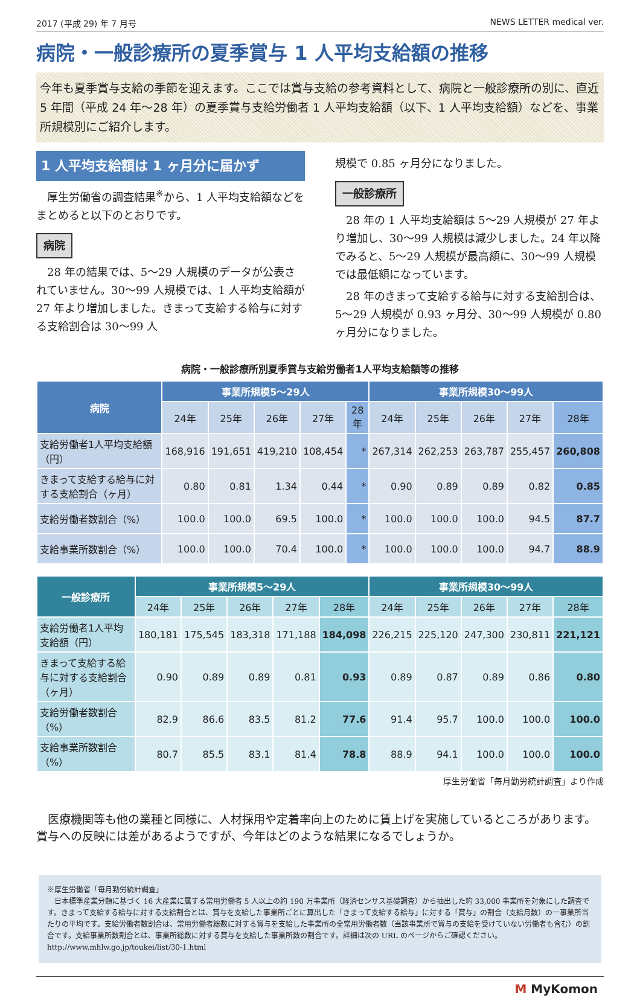2017 (平成 29) 年 7 月号 NEWS LETTER medical ver.
病院・一般診療所の夏季賞与 1 人平均支給額の推移
今年も夏季賞与支給の季節を迎えます。ここでは賞与支給の参考資料として、病院と一般診療所の別に、直近 5 年間（平成 24 年～28 年）の夏季賞与支給労働者 1 人平均支給額（以下、1 人平均支給額）などを、事業所規模別にご紹介します。
1 人平均支給額は 1 ヶ月分に届かず
厚生労働省の調査結果<sup>※</sup>から、1 人平均支給額などをまとめると以下のとおりです。
病院
28 年の結果では、5～29 人規模のデータが公表されていません。30～99 人規模では、1 人平均支給額が 27 年より増加しました。きまって支給する給与に対する支給割合は 30～99 人
規模で 0.85 ヶ月分になりました。
一般診療所
28 年の 1 人平均支給額は 5～29 人規模が 27 年より増加し、30～99 人規模は減少しました。24 年以降でみると、5～29 人規模が最高額に、30～99 人規模では最低額になっています。
28 年のきまって支給する給与に対する支給割合は、5～29 人規模が 0.93 ヶ月分、30～99 人規模が 0.80 ヶ月分になりました。
病院・一般診療所別夏季賞与支給労働者1人平均支給額等の推移
| 病院 | 事業所規模5～29人 | | | | | 事業所規模30～99人 | | | | |
| --- | --- | --- | --- | --- | --- | --- | --- | --- | --- | --- |
| | 24年 | 25年 | 26年 | 27年 | 28年 | 24年 | 25年 | 26年 | 27年 | 28年 |
| 支給労働者1人平均支給額（円） | 168,916 | 191,651 | 419,210 | 108,454 | * | 267,314 | 262,253 | 263,787 | 255,457 | 260,808 |
| きまって支給する給与に対する支給割合（ヶ月） | 0.80 | 0.81 | 1.34 | 0.44 | * | 0.90 | 0.89 | 0.89 | 0.82 | 0.85 |
| 支給労働者数割合（%） | 100.0 | 100.0 | 69.5 | 100.0 | * | 100.0 | 100.0 | 100.0 | 94.5 | 87.7 |
| 支給事業所数割合（%） | 100.0 | 100.0 | 70.4 | 100.0 | * | 100.0 | 100.0 | 100.0 | 94.7 | 88.9 |
| 一般診療所 | 事業所規模5～29人 | | | | | 事業所規模30～99人 | | | | |
| --- | --- | --- | --- | --- | --- | --- | --- | --- | --- | --- |
| | 24年 | 25年 | 26年 | 27年 | 28年 | 24年 | 25年 | 26年 | 27年 | 28年 |
| 支給労働者1人平均支給額（円） | 180,181 | 175,545 | 183,318 | 171,188 | 184,098 | 226,215 | 225,120 | 247,300 | 230,811 | 221,121 |
| きまって支給する給与に対する支給割合（ヶ月） | 0.90 | 0.89 | 0.89 | 0.81 | 0.93 | 0.89 | 0.87 | 0.89 | 0.86 | 0.80 |
| 支給労働者数割合（%） | 82.9 | 86.6 | 83.5 | 81.2 | 77.6 | 91.4 | 95.7 | 100.0 | 100.0 | 100.0 |
| 支給事業所数割合（%） | 80.7 | 85.5 | 83.1 | 81.4 | 78.8 | 88.9 | 94.1 | 100.0 | 100.0 | 100.0 |
厚生労働省「毎月勤労統計調査」より作成
医療機関等も他の業種と同様に、人材採用や定着率向上のために賃上げを実施しているところがあります。賞与への反映には差があるようですが、今年はどのような結果になるでしょうか。
※厚生労働省「毎月勤労統計調査」
　日本標準産業分類に基づく 16 大産業に属する常用労働者 5 人以上の約 190 万事業所（経済センサス基礎調査）から抽出した約 33,000 事業所を対象にした調査です。きまって支給する給与に対する支給割合とは、賞与を支給した事業所ごとに算出した「きまって支給する給与」に対する「賞与」の割合（支給月数）の一事業所当たりの平均です。支給労働者数割合は、常用労働者総数に対する賞与を支給した事業所の全常用労働者数（当該事業所で賞与の支給を受けていない労働者も含む）の割合です。支給事業所数割合とは、事業所総数に対する賞与を支給した事業所数の割合です。詳細は次の URL のページからご確認ください。http://www.mhlw.go.jp/toukei/list/30-1.html
M MyKomon